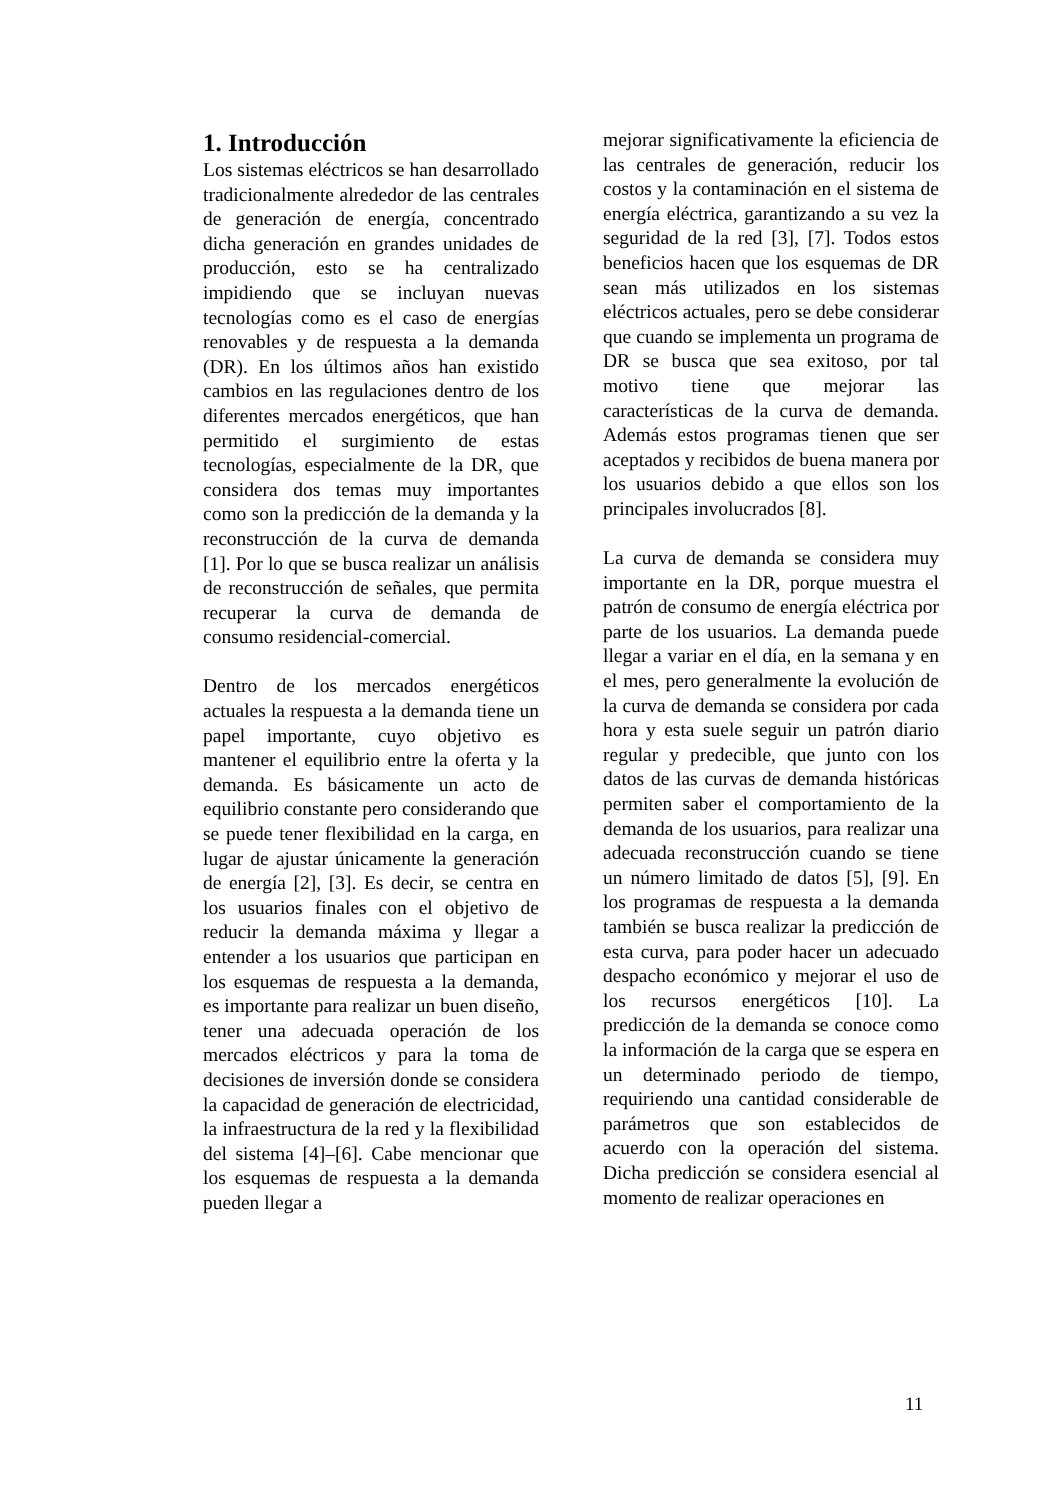1. Introducción
Los sistemas eléctricos se han desarrollado tradicionalmente alrededor de las centrales de generación de energía, concentrado dicha generación en grandes unidades de producción, esto se ha centralizado impidiendo que se incluyan nuevas tecnologías como es el caso de energías renovables y de respuesta a la demanda (DR). En los últimos años han existido cambios en las regulaciones dentro de los diferentes mercados energéticos, que han permitido el surgimiento de estas tecnologías, especialmente de la DR, que considera dos temas muy importantes como son la predicción de la demanda y la reconstrucción de la curva de demanda [1]. Por lo que se busca realizar un análisis de reconstrucción de señales, que permita recuperar la curva de demanda de consumo residencial-comercial.
Dentro de los mercados energéticos actuales la respuesta a la demanda tiene un papel importante, cuyo objetivo es mantener el equilibrio entre la oferta y la demanda. Es básicamente un acto de equilibrio constante pero considerando que se puede tener flexibilidad en la carga, en lugar de ajustar únicamente la generación de energía [2], [3]. Es decir, se centra en los usuarios finales con el objetivo de reducir la demanda máxima y llegar a entender a los usuarios que participan en los esquemas de respuesta a la demanda, es importante para realizar un buen diseño, tener una adecuada operación de los mercados eléctricos y para la toma de decisiones de inversión donde se considera la capacidad de generación de electricidad, la infraestructura de la red y la flexibilidad del sistema [4]–[6]. Cabe mencionar que los esquemas de respuesta a la demanda pueden llegar a
mejorar significativamente la eficiencia de las centrales de generación, reducir los costos y la contaminación en el sistema de energía eléctrica, garantizando a su vez la seguridad de la red [3], [7]. Todos estos beneficios hacen que los esquemas de DR sean más utilizados en los sistemas eléctricos actuales, pero se debe considerar que cuando se implementa un programa de DR se busca que sea exitoso, por tal motivo tiene que mejorar las características de la curva de demanda. Además estos programas tienen que ser aceptados y recibidos de buena manera por los usuarios debido a que ellos son los principales involucrados [8].
La curva de demanda se considera muy importante en la DR, porque muestra el patrón de consumo de energía eléctrica por parte de los usuarios. La demanda puede llegar a variar en el día, en la semana y en el mes, pero generalmente la evolución de la curva de demanda se considera por cada hora y esta suele seguir un patrón diario regular y predecible, que junto con los datos de las curvas de demanda históricas permiten saber el comportamiento de la demanda de los usuarios, para realizar una adecuada reconstrucción cuando se tiene un número limitado de datos [5], [9]. En los programas de respuesta a la demanda también se busca realizar la predicción de esta curva, para poder hacer un adecuado despacho económico y mejorar el uso de los recursos energéticos [10]. La predicción de la demanda se conoce como la información de la carga que se espera en un determinado periodo de tiempo, requiriendo una cantidad considerable de parámetros que son establecidos de acuerdo con la operación del sistema. Dicha predicción se considera esencial al momento de realizar operaciones en
11